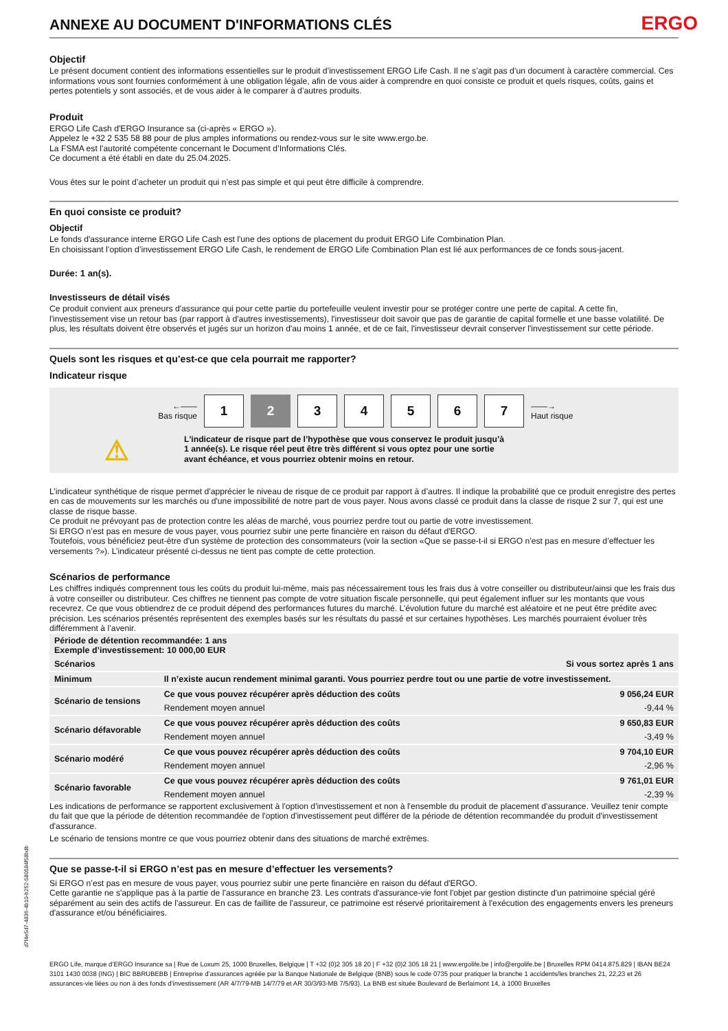ANNEXE AU DOCUMENT D'INFORMATIONS CLÉS ERGO
Objectif
Le présent document contient des informations essentielles sur le produit d’investissement ERGO Life Cash. Il ne s’agit pas d’un document à caractère commercial. Ces informations vous sont fournies conformément à une obligation légale, afin de vous aider à comprendre en quoi consiste ce produit et quels risques, coûts, gains et pertes potentiels y sont associés, et de vous aider à le comparer à d’autres produits.
Produit
ERGO Life Cash d'ERGO Insurance sa (ci-après « ERGO »).
Appelez le +32 2 535 58 88 pour de plus amples informations ou rendez-vous sur le site www.ergo.be.
La FSMA est l’autorité compétente concernant le Document d’Informations Clés.
Ce document a été établi en date du 25.04.2025.
Vous êtes sur le point d’acheter un produit qui n’est pas simple et qui peut être difficile à comprendre.
En quoi consiste ce produit?
Objectif
Le fonds d'assurance interne ERGO Life Cash est l'une des options de placement du produit ERGO Life Combination Plan.
En choisissant l’option d’investissement ERGO Life Cash, le rendement de ERGO Life Combination Plan est lié aux performances de ce fonds sous-jacent.
Durée: 1 an(s).
Investisseurs de détail visés
Ce produit convient aux preneurs d'assurance qui pour cette partie du portefeuille veulent investir pour se protéger contre une perte de capital. A cette fin, l'investissement vise un retour bas (par rapport à d'autres investissements), l'investisseur doit savoir que pas de garantie de capital formelle et une basse volatilité. De plus, les résultats doivent être observés et jugés sur un horizon d'au moins 1 année, et de ce fait, l'investisseur devrait conserver l'investissement sur cette période.
Quels sont les risques et qu’est-ce que cela pourrait me rapporter?
Indicateur risque
←——
Bas risque
1 2 3 4 5 6 7
——→
Haut risque
⚠
L'indicateur de risque part de l’hypothèse que vous conservez le produit jusqu’à
1 année(s). Le risque réel peut être très différent si vous optez pour une sortie
avant échéance, et vous pourriez obtenir moins en retour.
L’indicateur synthétique de risque permet d'apprécier le niveau de risque de ce produit par rapport à d’autres. Il indique la probabilité que ce produit enregistre des pertes en cas de mouvements sur les marchés ou d'une impossibilité de notre part de vous payer. Nous avons classé ce produit dans la classe de risque 2 sur 7, qui est une classe de risque basse.
Ce produit ne prévoyant pas de protection contre les aléas de marché, vous pourriez perdre tout ou partie de votre investissement.
Si ERGO n’est pas en mesure de vous payer, vous pourriez subir une perte financière en raison du défaut d'ERGO.
Toutefois, vous bénéficiez peut-être d'un système de protection des consommateurs (voir la section «Que se passe-t-il si ERGO n'est pas en mesure d’effectuer les versements ?»). L’indicateur présenté ci-dessus ne tient pas compte de cette protection.
Scénarios de performance
Les chiffres indiqués comprennent tous les coûts du produit lui-même, mais pas nécessairement tous les frais dus à votre conseiller ou distributeur/ainsi que les frais dus à votre conseiller ou distributeur. Ces chiffres ne tiennent pas compte de votre situation fiscale personnelle, qui peut également influer sur les montants que vous recevrez. Ce que vous obtiendrez de ce produit dépend des performances futures du marché. L’évolution future du marché est aléatoire et ne peut être prédite avec précision. Les scénarios présentés représentent des exemples basés sur les résultats du passé et sur certaines hypothèses. Les marchés pourraient évoluer très différemment à l’avenir.
| Période de détention recommandée: 1 ans Exemple d’investissement: 10 000,00 EUR | | |
| --- | --- | --- |
| Scénarios | | Si vous sortez après 1 ans |
| Minimum | Il n’existe aucun rendement minimal garanti. Vous pourriez perdre tout ou une partie de votre investissement. | |
| Scénario de tensions | Ce que vous pouvez récupérer après déduction des coûts | 9 056,24 EUR |
| | Rendement moyen annuel | -9,44 % |
| Scénario défavorable | Ce que vous pouvez récupérer après déduction des coûts | 9 650,83 EUR |
| | Rendement moyen annuel | -3,49 % |
| Scénario modéré | Ce que vous pouvez récupérer après déduction des coûts | 9 704,10 EUR |
| | Rendement moyen annuel | -2,96 % |
| Scénario favorable | Ce que vous pouvez récupérer après déduction des coûts | 9 761,01 EUR |
| | Rendement moyen annuel | -2,39 % |
Les indications de performance se rapportent exclusivement à l'option d'investissement et non à l'ensemble du produit de placement d'assurance. Veuillez tenir compte du fait que que la période de détention recommandée de l'option d'investissement peut différer de la période de détention recommandée du produit d'investissement d'assurance.
Le scénario de tensions montre ce que vous pourriez obtenir dans des situations de marché extrêmes.
Que se passe-t-il si ERGO n’est pas en mesure d’effectuer les versements?
Si ERGO n’est pas en mesure de vous payer, vous pourriez subir une perte financière en raison du défaut d'ERGO.
Cette garantie ne s'applique pas à la partie de l’assurance en branche 23. Les contrats d'assurance-vie font l'objet par gestion distincte d'un patrimoine spécial géré séparément au sein des actifs de l'assureur. En cas de faillite de l'assureur, ce patrimoine est réservé prioritairement à l'exécution des engagements envers les preneurs d'assurance et/ou bénéficiaires.
ERGO Life, marque d’ERGO Insurance sa | Rue de Loxum 25, 1000 Bruxelles, Belgique | T +32 (0)2 305 18 20 | F +32 (0)2 305 18 21 | www.ergolife.be | info@ergolife.be | Bruxelles RPM 0414.875.829 | IBAN BE24 3101 1430 0038 (ING) | BIC BBRUBEBB | Entreprise d’assurances agréée par la Banque Nationale de Belgique (BNB) sous le code 0735 pour pratiquer la branche 1 accidents/les branches 21, 22,23 et 26 assurances-vie liées ou non à des fonds d’investissement (AR 4/7/79-MB 14/7/79 et AR 30/3/93-MB 7/5/93). La BNB est située Boulevard de Berlaimont 14, à 1000 Bruxelles
d7f4e5d7-4836-4b10-b252-580584f58bdb